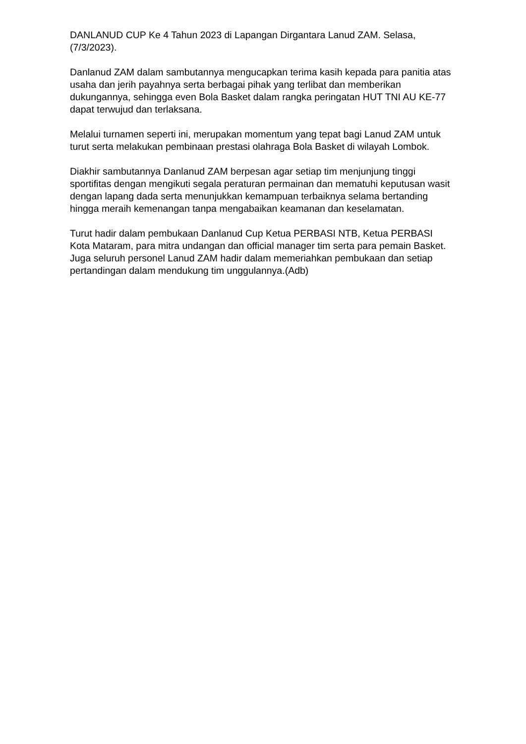DANLANUD CUP Ke 4 Tahun 2023 di Lapangan Dirgantara Lanud ZAM. Selasa, (7/3/2023).
Danlanud ZAM dalam sambutannya mengucapkan terima kasih kepada para panitia atas usaha dan jerih payahnya serta berbagai pihak yang terlibat dan memberikan dukungannya, sehingga even Bola Basket dalam rangka peringatan HUT TNI AU KE-77 dapat terwujud dan terlaksana.
Melalui turnamen seperti ini, merupakan momentum yang tepat bagi Lanud ZAM untuk turut serta melakukan pembinaan prestasi olahraga Bola Basket di wilayah Lombok.
Diakhir sambutannya Danlanud ZAM berpesan agar setiap tim menjunjung tinggi sportifitas dengan mengikuti segala peraturan permainan dan mematuhi keputusan wasit dengan lapang dada serta menunjukkan kemampuan terbaiknya selama bertanding hingga meraih kemenangan tanpa mengabaikan keamanan dan keselamatan.
Turut hadir dalam pembukaan Danlanud Cup Ketua PERBASI NTB, Ketua PERBASI Kota Mataram, para mitra undangan dan official manager tim serta para pemain Basket. Juga seluruh personel Lanud ZAM hadir dalam memeriahkan pembukaan dan setiap pertandingan dalam mendukung tim unggulannya.(Adb)